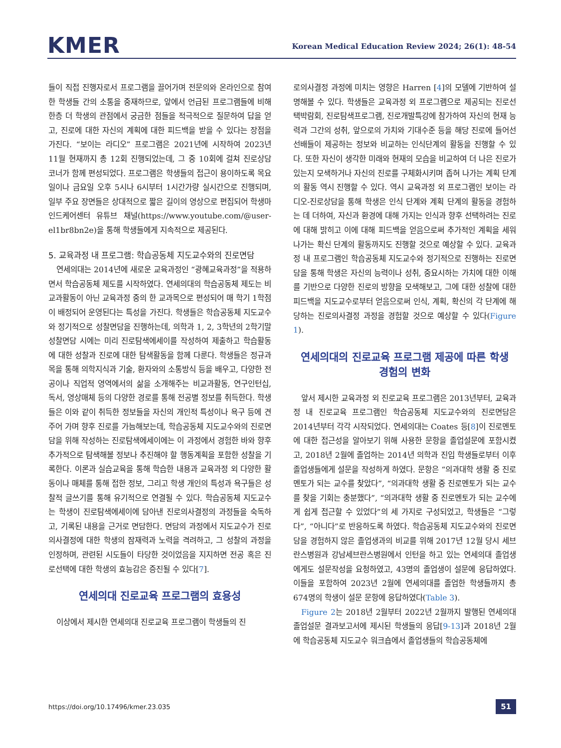KMER
Korean Medical Education Review 2024; 26(1): 48-54
들이 직접 진행자로서 프로그램을 끌어가며 전문의와 온라인으로 참여한 학생들 간의 소통을 중재하므로, 앞에서 언급된 프로그램들에 비해 한층 더 학생의 관점에서 궁금한 점들을 적극적으로 질문하여 답을 얻고, 진로에 대한 자신의 계획에 대한 피드백을 받을 수 있다는 장점을 가진다. “보이는 라디오” 프로그램은 2021년에 시작하여 2023년 11월 현재까지 총 12회 진행되었는데, 그 중 10회에 걸쳐 진로상담 코너가 함께 편성되었다. 프로그램은 학생들의 접근이 용이하도록 목요일이나 금요일 오후 5시나 6시부터 1시간가량 실시간으로 진행되며, 일부 주요 장면들은 상대적으로 짧은 길이의 영상으로 편집되어 학생마인드케어센터 유튜브 채널(https://www.youtube.com/@user-el1br8bn2e)을 통해 학생들에게 지속적으로 제공된다.
5. 교육과정 내 프로그램: 학습공동체 지도교수와의 진로면담
연세의대는 2014년에 새로운 교육과정인 “광혜교육과정”을 적용하면서 학습공동체 제도를 시작하였다. 연세의대의 학습공동체 제도는 비교과활동이 아닌 교육과정 중의 한 교과목으로 편성되어 매 학기 1학점이 배정되어 운영된다는 특성을 가진다. 학생들은 학습공동체 지도교수와 정기적으로 성찰면담을 진행하는데, 의학과 1, 2, 3학년의 2학기말 성찰면담 시에는 미리 진로탐색에세이를 작성하여 제출하고 학습활동에 대한 성찰과 진로에 대한 탐색활동을 함께 다룬다. 학생들은 정규과목을 통해 의학지식과 기술, 환자와의 소통방식 등을 배우고, 다양한 전공이나 직업적 영역에서의 삶을 소개해주는 비교과활동, 연구인턴십, 독서, 영상매체 등의 다양한 경로를 통해 전공별 정보를 취득한다. 학생들은 이와 같이 취득한 정보들을 자신의 개인적 특성이나 욕구 등에 견주어 가며 향후 진로를 가늠해보는데, 학습공동체 지도교수와의 진로면담을 위해 작성하는 진로탐색에세이에는 이 과정에서 경험한 바와 향후 추가적으로 탐색해볼 정보나 추진해야 할 행동계획을 포함한 성찰을 기록한다. 이론과 실습교육을 통해 학습한 내용과 교육과정 외 다양한 활동이나 매체를 통해 접한 정보, 그리고 학생 개인의 특성과 욕구들은 성찰적 글쓰기를 통해 유기적으로 연결될 수 있다. 학습공동체 지도교수는 학생이 진로탐색에세이에 담아낸 진로의사결정의 과정들을 숙독하고, 기록된 내용을 근거로 면담한다. 면담의 과정에서 지도교수가 진로의사결정에 대한 학생의 잠재력과 노력을 격려하고, 그 성찰의 과정을 인정하며, 관련된 시도들이 타당한 것이었음을 지지하면 전공 혹은 진로선택에 대한 학생의 효능감은 증진될 수 있다[7].
연세의대 진로교육 프로그램의 효용성
이상에서 제시한 연세의대 진로교육 프로그램이 학생들의 진
로의사결정 과정에 미치는 영향은 Harren [4]의 모델에 기반하여 설명해볼 수 있다. 학생들은 교육과정 외 프로그램으로 제공되는 진로선택박람회, 진로탐색프로그램, 진로개발특강에 참가하여 자신의 현재 능력과 그간의 성취, 앞으로의 가치와 기대수준 등을 해당 진로에 들어선 선배들이 제공하는 정보와 비교하는 인식단계의 활동을 진행할 수 있다. 또한 자신이 생각한 미래와 현재의 모습을 비교하여 더 나은 진로가 있는지 모색하거나 자신의 진로를 구체화시키며 좁혀 나가는 계획 단계의 활동 역시 진행할 수 있다. 역시 교육과정 외 프로그램인 보이는 라디오-진로상담을 통해 학생은 인식 단계와 계획 단계의 활동을 경험하는 데 더하여, 자신과 환경에 대해 가지는 인식과 향후 선택하려는 진로에 대해 밝히고 이에 대해 피드백을 얻음으로써 추가적인 계획을 세워 나가는 확신 단계의 활동까지도 진행할 것으로 예상할 수 있다. 교육과정 내 프로그램인 학습공동체 지도교수와 정기적으로 진행하는 진로면담을 통해 학생은 자신의 능력이나 성취, 중요시하는 가치에 대한 이해를 기반으로 다양한 진로의 방향을 모색해보고, 그에 대한 성찰에 대한 피드백을 지도교수로부터 얻음으로써 인식, 계획, 확신의 각 단계에 해당하는 진로의사결정 과정을 경험할 것으로 예상할 수 있다(Figure 1).
연세의대의 진로교육 프로그램 제공에 따른 학생
경험의 변화
앞서 제시한 교육과정 외 진로교육 프로그램은 2013년부터, 교육과정 내 진로교육 프로그램인 학습공동체 지도교수와의 진로면담은 2014년부터 각각 시작되었다. 연세의대는 Coates 등[8]이 진로멘토에 대한 접근성을 알아보기 위해 사용한 문항을 졸업설문에 포함시켰고, 2018년 2월에 졸업하는 2014년 의학과 진입 학생들로부터 이후 졸업생들에게 설문을 작성하게 하였다. 문항은 “의과대학 생활 중 진로멘토가 되는 교수를 찾았다”, “의과대학 생활 중 진로멘토가 되는 교수를 찾을 기회는 충분했다”, “의과대학 생활 중 진로멘토가 되는 교수에게 쉽게 접근할 수 있었다”의 세 가지로 구성되었고, 학생들은 “그렇다”, “아니다”로 반응하도록 하였다. 학습공동체 지도교수와의 진로면담을 경험하지 않은 졸업생과의 비교를 위해 2017년 12월 당시 세브란스병원과 강남세브란스병원에서 인턴을 하고 있는 연세의대 졸업생에게도 설문작성을 요청하였고, 43명의 졸업생이 설문에 응답하였다. 이들을 포함하여 2023년 2월에 연세의대를 졸업한 학생들까지 총 674명의 학생이 설문 문항에 응답하였다(Table 3).
Figure 2는 2018년 2월부터 2022년 2월까지 발행된 연세의대 졸업설문 결과보고서에 제시된 학생들의 응답[9-13]과 2018년 2월에 학습공동체 지도교수 워크숍에서 졸업생들의 학습공동체에
https://doi.org/10.17496/kmer.23.035 51